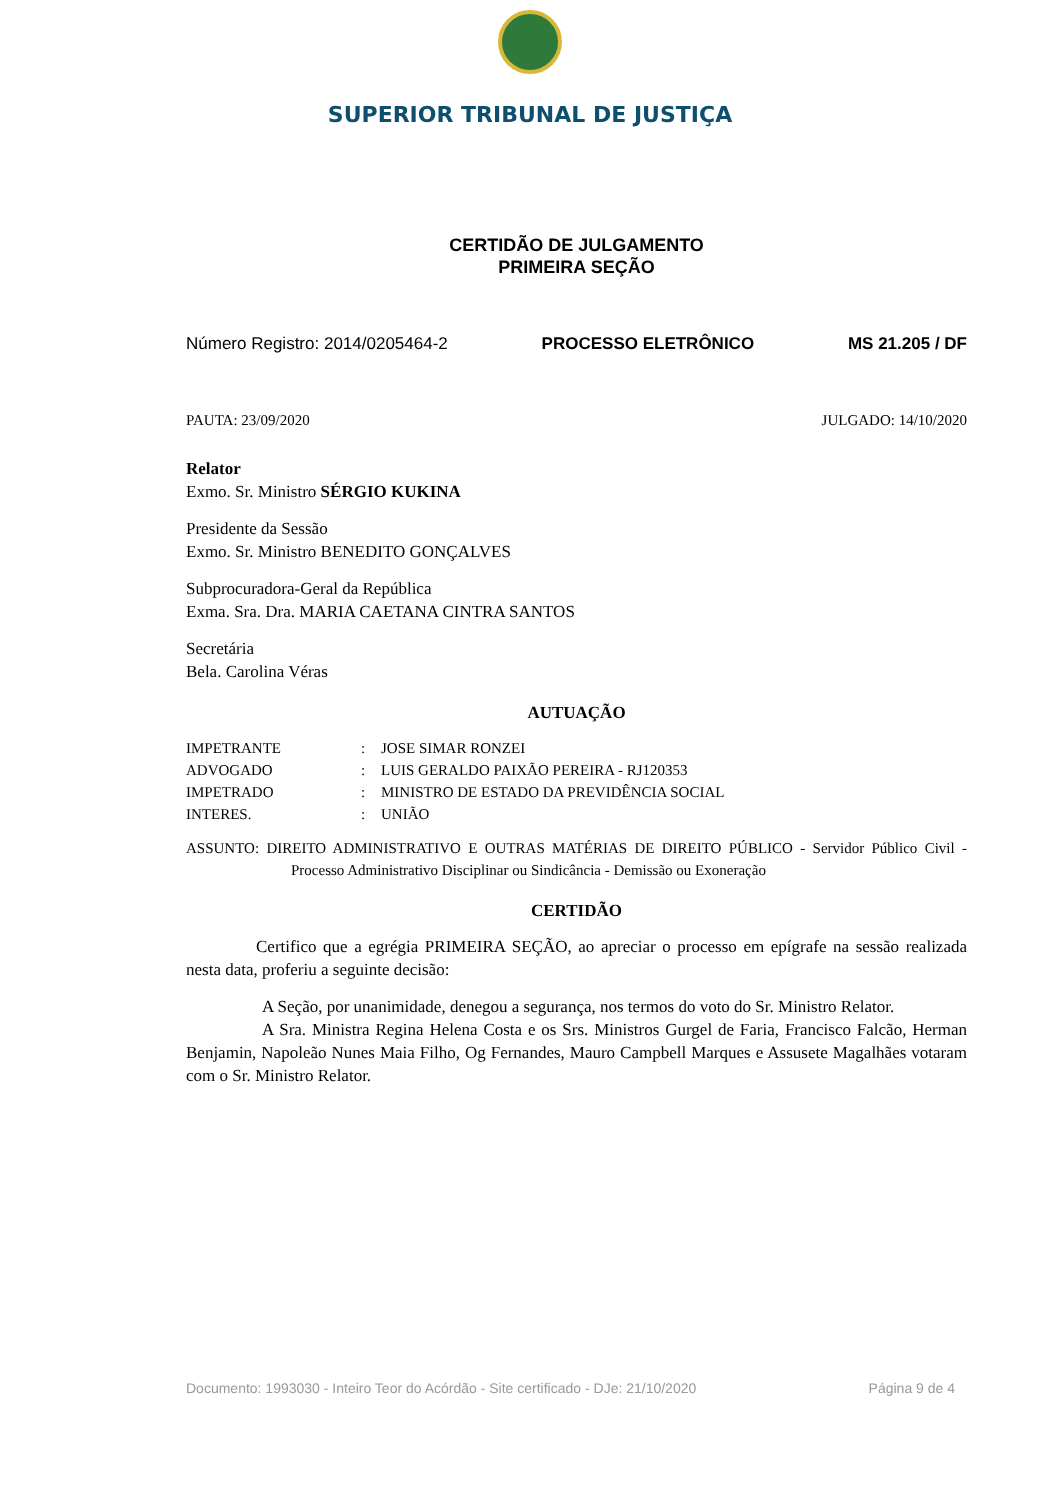SUPERIOR TRIBUNAL DE JUSTIÇA
CERTIDÃO DE JULGAMENTO
PRIMEIRA SEÇÃO
Número Registro: 2014/0205464-2 PROCESSO ELETRÔNICO MS 21.205 / DF
PAUTA: 23/09/2020 JULGADO: 14/10/2020
Relator
Exmo. Sr. Ministro SÉRGIO KUKINA
Presidente da Sessão
Exmo. Sr. Ministro BENEDITO GONÇALVES
Subprocuradora-Geral da República
Exma. Sra. Dra. MARIA CAETANA CINTRA SANTOS
Secretária
Bela. Carolina Véras
AUTUAÇÃO
| IMPETRANTE | : | JOSE SIMAR RONZEI |
| ADVOGADO | : | LUIS GERALDO PAIXÃO PEREIRA - RJ120353 |
| IMPETRADO | : | MINISTRO DE ESTADO DA PREVIDÊNCIA SOCIAL |
| INTERES. | : | UNIÃO |
ASSUNTO: DIREITO ADMINISTRATIVO E OUTRAS MATÉRIAS DE DIREITO PÚBLICO - Servidor Público Civil - Processo Administrativo Disciplinar ou Sindicância - Demissão ou Exoneração
CERTIDÃO
Certifico que a egrégia PRIMEIRA SEÇÃO, ao apreciar o processo em epígrafe na sessão realizada nesta data, proferiu a seguinte decisão:
A Seção, por unanimidade, denegou a segurança, nos termos do voto do Sr. Ministro Relator.
A Sra. Ministra Regina Helena Costa e os Srs. Ministros Gurgel de Faria, Francisco Falcão, Herman Benjamin, Napoleão Nunes Maia Filho, Og Fernandes, Mauro Campbell Marques e Assusete Magalhães votaram com o Sr. Ministro Relator.
Documento: 1993030 - Inteiro Teor do Acórdão - Site certificado - DJe: 21/10/2020 Página 9 de 4